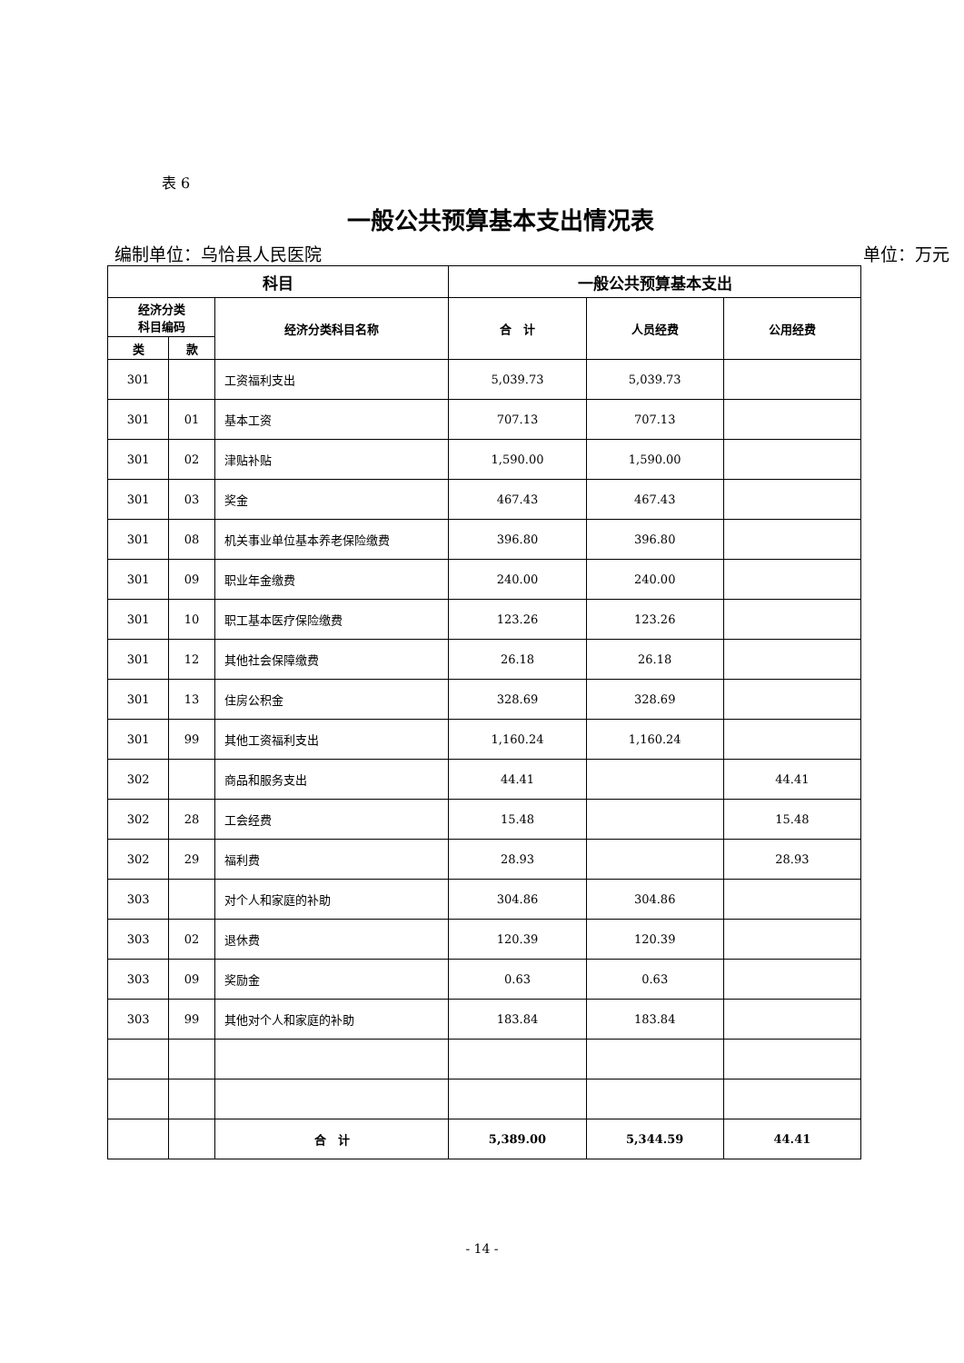表 6
一般公共预算基本支出情况表
编制单位：乌恰县人民医院 单位：万元
| 科目 | | | 一般公共预算基本支出 | | |
| --- | --- | --- | --- | --- | --- |
| 经济分类 科目编码 | | 经济分类科目名称 | 合 计 | 人员经费 | 公用经费 |
| 类 | 款 | | | | |
| 301 | | 工资福利支出 | 5,039.73 | 5,039.73 | |
| 301 | 01 | 基本工资 | 707.13 | 707.13 | |
| 301 | 02 | 津贴补贴 | 1,590.00 | 1,590.00 | |
| 301 | 03 | 奖金 | 467.43 | 467.43 | |
| 301 | 08 | 机关事业单位基本养老保险缴费 | 396.80 | 396.80 | |
| 301 | 09 | 职业年金缴费 | 240.00 | 240.00 | |
| 301 | 10 | 职工基本医疗保险缴费 | 123.26 | 123.26 | |
| 301 | 12 | 其他社会保障缴费 | 26.18 | 26.18 | |
| 301 | 13 | 住房公积金 | 328.69 | 328.69 | |
| 301 | 99 | 其他工资福利支出 | 1,160.24 | 1,160.24 | |
| 302 | | 商品和服务支出 | 44.41 | | 44.41 |
| 302 | 28 | 工会经费 | 15.48 | | 15.48 |
| 302 | 29 | 福利费 | 28.93 | | 28.93 |
| 303 | | 对个人和家庭的补助 | 304.86 | 304.86 | |
| 303 | 02 | 退休费 | 120.39 | 120.39 | |
| 303 | 09 | 奖励金 | 0.63 | 0.63 | |
| 303 | 99 | 其他对个人和家庭的补助 | 183.84 | 183.84 | |
| | | 合 计 | 5,389.00 | 5,344.59 | 44.41 |
- 14 -